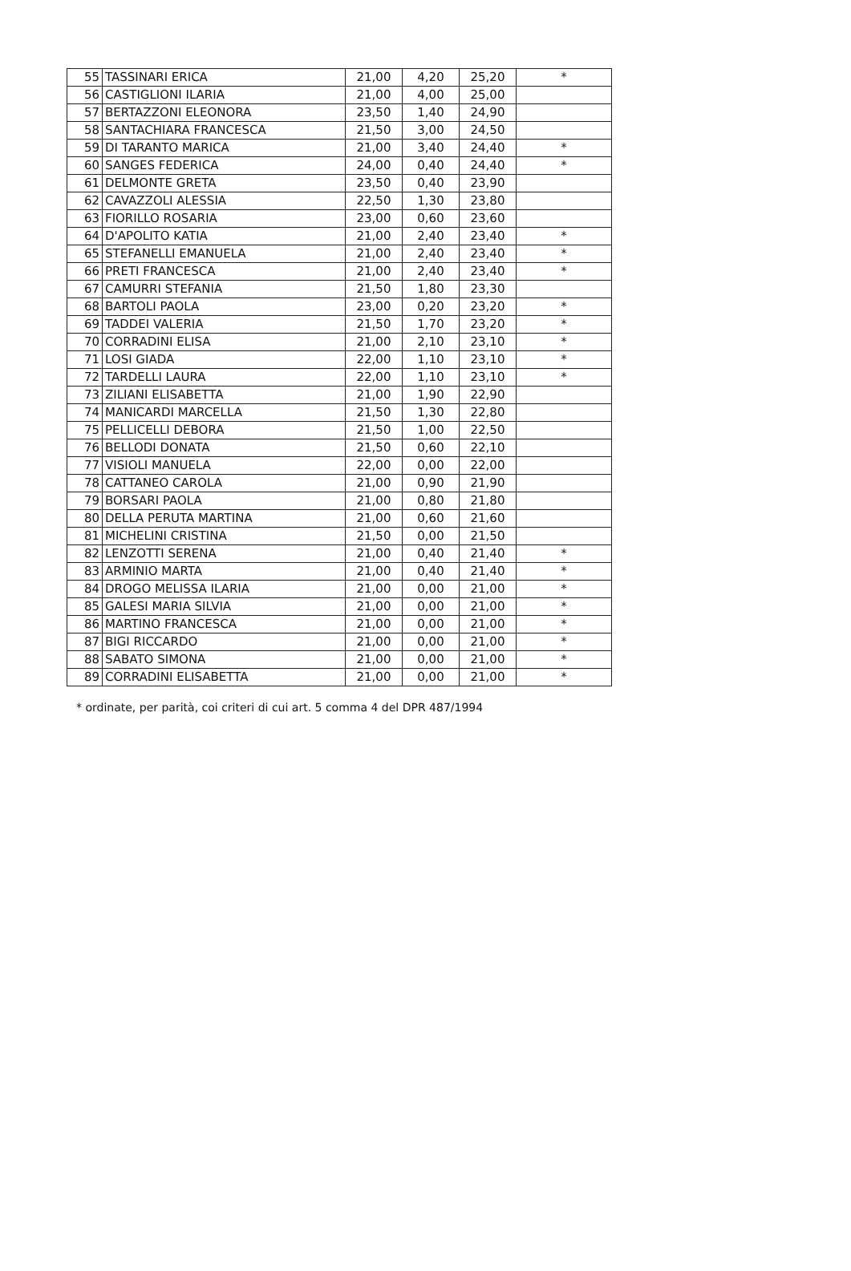| 55 | TASSINARI ERICA | 21,00 | 4,20 | 25,20 | * |
| 56 | CASTIGLIONI ILARIA | 21,00 | 4,00 | 25,00 | |
| 57 | BERTAZZONI ELEONORA | 23,50 | 1,40 | 24,90 | |
| 58 | SANTACHIARA FRANCESCA | 21,50 | 3,00 | 24,50 | |
| 59 | DI TARANTO MARICA | 21,00 | 3,40 | 24,40 | * |
| 60 | SANGES FEDERICA | 24,00 | 0,40 | 24,40 | * |
| 61 | DELMONTE GRETA | 23,50 | 0,40 | 23,90 | |
| 62 | CAVAZZOLI ALESSIA | 22,50 | 1,30 | 23,80 | |
| 63 | FIORILLO ROSARIA | 23,00 | 0,60 | 23,60 | |
| 64 | D'APOLITO KATIA | 21,00 | 2,40 | 23,40 | * |
| 65 | STEFANELLI EMANUELA | 21,00 | 2,40 | 23,40 | * |
| 66 | PRETI FRANCESCA | 21,00 | 2,40 | 23,40 | * |
| 67 | CAMURRI STEFANIA | 21,50 | 1,80 | 23,30 | |
| 68 | BARTOLI PAOLA | 23,00 | 0,20 | 23,20 | * |
| 69 | TADDEI VALERIA | 21,50 | 1,70 | 23,20 | * |
| 70 | CORRADINI ELISA | 21,00 | 2,10 | 23,10 | * |
| 71 | LOSI GIADA | 22,00 | 1,10 | 23,10 | * |
| 72 | TARDELLI LAURA | 22,00 | 1,10 | 23,10 | * |
| 73 | ZILIANI ELISABETTA | 21,00 | 1,90 | 22,90 | |
| 74 | MANICARDI MARCELLA | 21,50 | 1,30 | 22,80 | |
| 75 | PELLICELLI DEBORA | 21,50 | 1,00 | 22,50 | |
| 76 | BELLODI DONATA | 21,50 | 0,60 | 22,10 | |
| 77 | VISIOLI MANUELA | 22,00 | 0,00 | 22,00 | |
| 78 | CATTANEO CAROLA | 21,00 | 0,90 | 21,90 | |
| 79 | BORSARI PAOLA | 21,00 | 0,80 | 21,80 | |
| 80 | DELLA PERUTA MARTINA | 21,00 | 0,60 | 21,60 | |
| 81 | MICHELINI CRISTINA | 21,50 | 0,00 | 21,50 | |
| 82 | LENZOTTI SERENA | 21,00 | 0,40 | 21,40 | * |
| 83 | ARMINIO MARTA | 21,00 | 0,40 | 21,40 | * |
| 84 | DROGO MELISSA ILARIA | 21,00 | 0,00 | 21,00 | * |
| 85 | GALESI MARIA SILVIA | 21,00 | 0,00 | 21,00 | * |
| 86 | MARTINO FRANCESCA | 21,00 | 0,00 | 21,00 | * |
| 87 | BIGI RICCARDO | 21,00 | 0,00 | 21,00 | * |
| 88 | SABATO SIMONA | 21,00 | 0,00 | 21,00 | * |
| 89 | CORRADINI ELISABETTA | 21,00 | 0,00 | 21,00 | * |
* ordinate, per parità, coi criteri di cui art. 5 comma 4 del DPR 487/1994